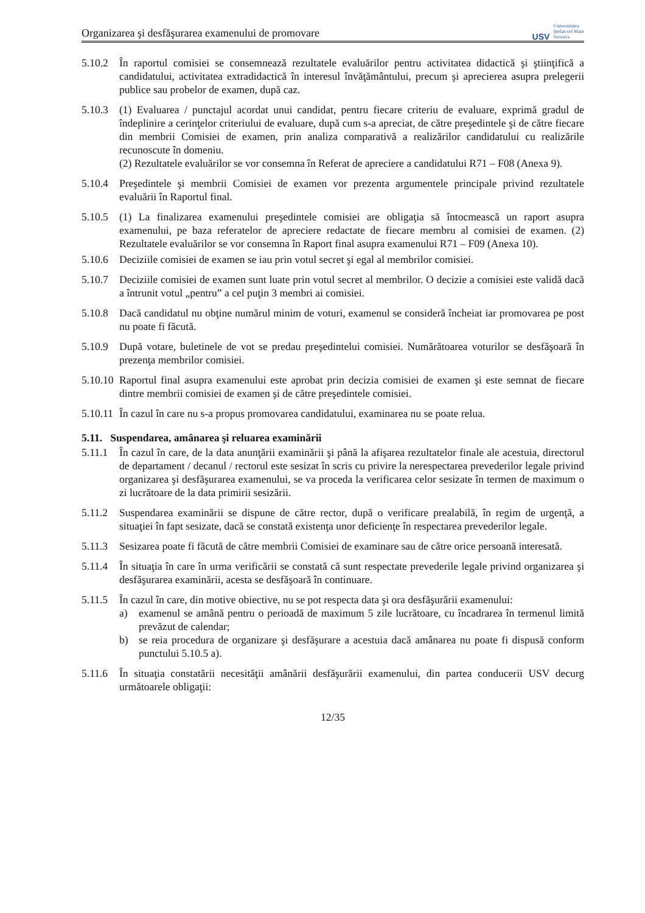Organizarea şi desfăşurarea examenului de promovare USV Universitatea
Ştefan cel Mare
Suceava
5.10.2
În raportul comisiei se consemnează rezultatele evaluărilor pentru activitatea didactică şi ştiinţifică a candidatului, activitatea extradidactică în interesul învăţământului, precum şi aprecierea asupra prelegerii publice sau probelor de examen, după caz.
5.10.3
(1) Evaluarea / punctajul acordat unui candidat, pentru fiecare criteriu de evaluare, exprimă gradul de îndeplinire a cerinţelor criteriului de evaluare, după cum s-a apreciat, de către preşedintele şi de către fiecare din membrii Comisiei de examen, prin analiza comparativă a realizărilor candidatului cu realizările recunoscute în domeniu.
(2) Rezultatele evaluărilor se vor consemna în Referat de apreciere a candidatului R71 – F08 (Anexa 9).
5.10.4
Preşedintele şi membrii Comisiei de examen vor prezenta argumentele principale privind rezultatele evaluării în Raportul final.
5.10.5
(1) La finalizarea examenului preşedintele comisiei are obligaţia să întocmească un raport asupra examenului, pe baza referatelor de apreciere redactate de fiecare membru al comisiei de examen. (2) Rezultatele evaluărilor se vor consemna în Raport final asupra examenului R71 – F09 (Anexa 10).
5.10.6
Deciziile comisiei de examen se iau prin votul secret şi egal al membrilor comisiei.
5.10.7
Deciziile comisiei de examen sunt luate prin votul secret al membrilor. O decizie a comisiei este validă dacă a întrunit votul „pentru” a cel puţin 3 membri ai comisiei.
5.10.8
Dacă candidatul nu obţine numărul minim de voturi, examenul se consideră încheiat iar promovarea pe post nu poate fi făcută.
5.10.9
După votare, buletinele de vot se predau preşedintelui comisiei. Numărătoarea voturilor se desfăşoară în prezenţa membrilor comisiei.
5.10.10
Raportul final asupra examenului este aprobat prin decizia comisiei de examen şi este semnat de fiecare dintre membrii comisiei de examen şi de către preşedintele comisiei.
5.10.11
În cazul în care nu s-a propus promovarea candidatului, examinarea nu se poate relua.
5.11. Suspendarea, amânarea şi reluarea examinării
5.11.1
În cazul în care, de la data anunţării examinării şi până la afişarea rezultatelor finale ale acestuia, directorul de departament / decanul / rectorul este sesizat în scris cu privire la nerespectarea prevederilor legale privind organizarea şi desfăşurarea examenului, se va proceda la verificarea celor sesizate în termen de maximum o zi lucrătoare de la data primirii sesizării.
5.11.2
Suspendarea examinării se dispune de către rector, după o verificare prealabilă, în regim de urgenţă, a situaţiei în fapt sesizate, dacă se constată existenţa unor deficienţe în respectarea prevederilor legale.
5.11.3
Sesizarea poate fi făcută de către membrii Comisiei de examinare sau de către orice persoană interesată.
5.11.4
În situaţia în care în urma verificării se constată că sunt respectate prevederile legale privind organizarea şi desfăşurarea examinării, acesta se desfăşoară în continuare.
5.11.5
În cazul în care, din motive obiective, nu se pot respecta data şi ora desfăşurării examenului:
a) examenul se amână pentru o perioadă de maximum 5 zile lucrătoare, cu încadrarea în termenul limită prevăzut de calendar;
b) se reia procedura de organizare şi desfăşurare a acestuia dacă amânarea nu poate fi dispusă conform punctului 5.10.5 a).
5.11.6
În situaţia constatării necesităţii amânării desfăşurării examenului, din partea conducerii USV decurg următoarele obligaţii:
12/35